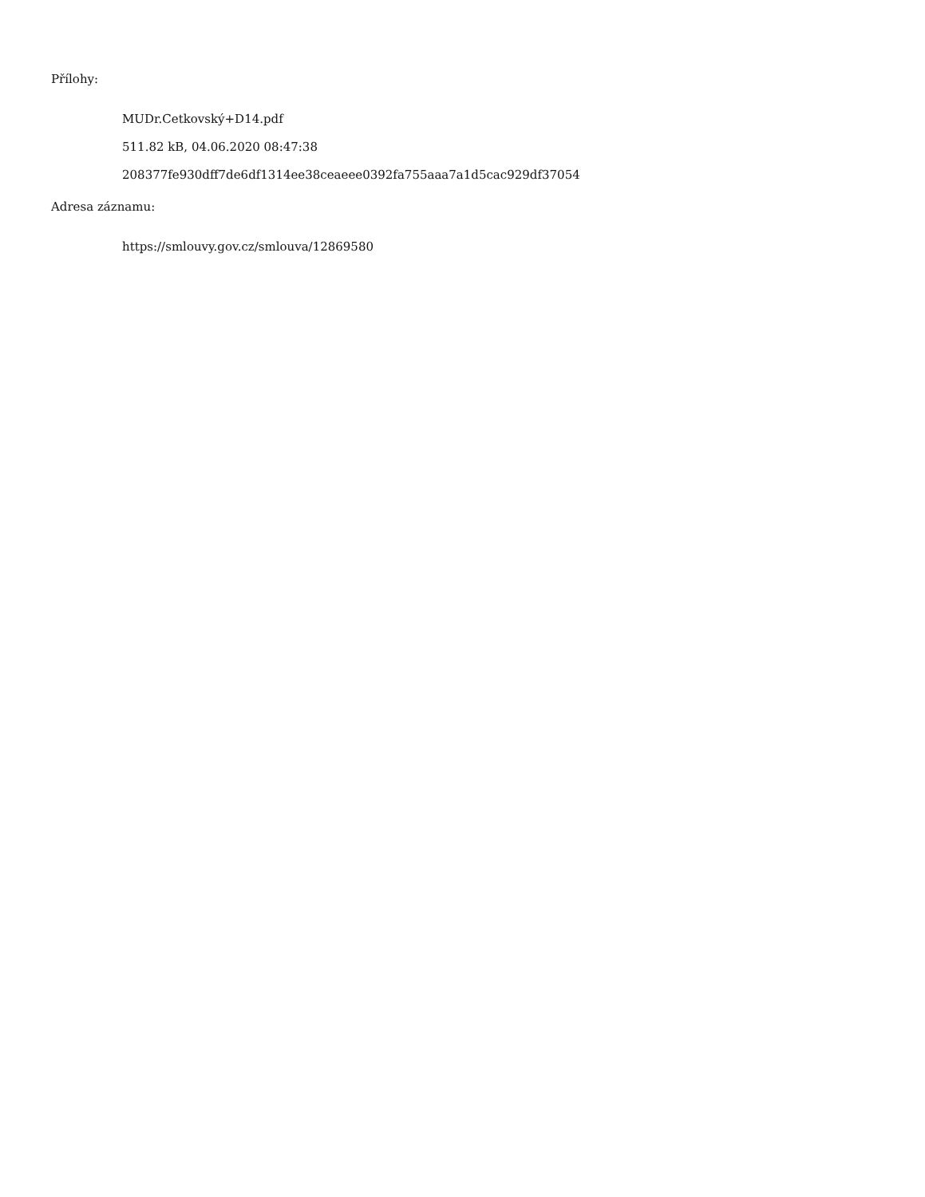Přílohy:
MUDr.Cetkovský+D14.pdf
511.82 kB, 04.06.2020 08:47:38
208377fe930dff7de6df1314ee38ceaeee0392fa755aaa7a1d5cac929df37054
Adresa záznamu:
https://smlouvy.gov.cz/smlouva/12869580